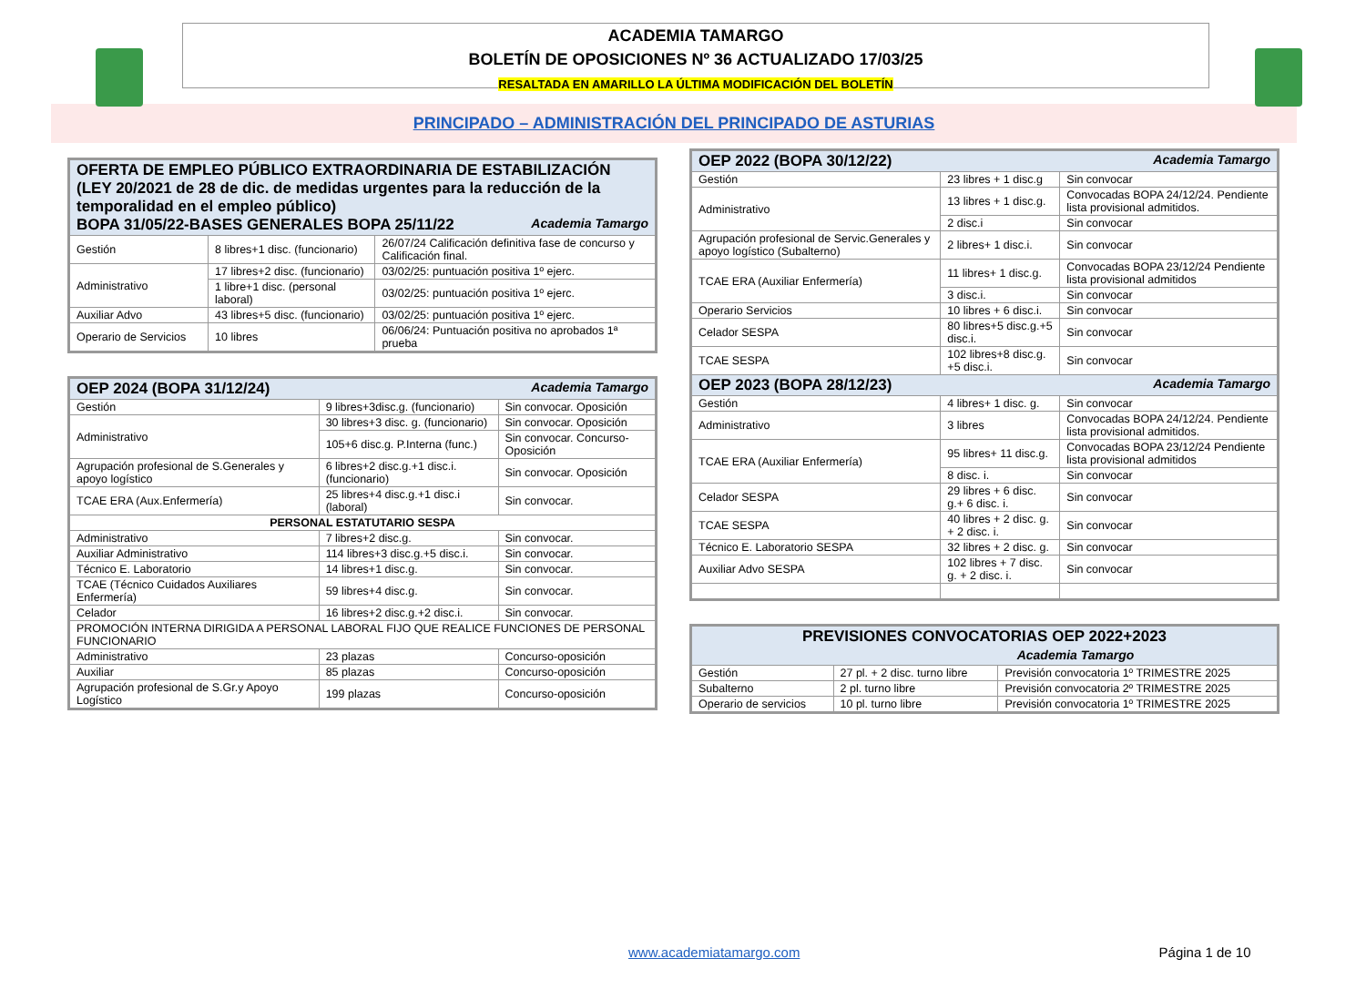ACADEMIA TAMARGO
BOLETÍN DE OPOSICIONES Nº 36 ACTUALIZADO 17/03/25
RESALTADA EN AMARILLO LA ÚLTIMA MODIFICACIÓN DEL BOLETÍN
PRINCIPADO – ADMINISTRACIÓN DEL PRINCIPADO DE ASTURIAS
| OFERTA DE EMPLEO PÚBLICO EXTRAORDINARIA DE ESTABILIZACIÓN (LEY 20/2021 de 28 de dic. de medidas urgentes para la reducción de la temporalidad en el empleo público) BOPA 31/05/22-BASES GENERALES BOPA 25/11/22 Academia Tamargo | | |
| --- | --- | --- |
| Gestión | 8 libres+1 disc. (funcionario) | 26/07/24 Calificación definitiva fase de concurso y Calificación final. |
| Administrativo | 17 libres+2 disc. (funcionario) | 03/02/25: puntuación positiva 1º ejerc. |
| | 1 libre+1 disc. (personal laboral) | 03/02/25: puntuación positiva 1º ejerc. |
| Auxiliar Advo | 43 libres+5 disc. (funcionario) | 03/02/25: puntuación positiva 1º ejerc. |
| Operario de Servicios | 10 libres | 06/06/24: Puntuación positiva no aprobados 1ª prueba |
| OEP 2024 (BOPA 31/12/24) Academia Tamargo | | |
| --- | --- | --- |
| Gestión | 9 libres+3disc.g. (funcionario) | Sin convocar. Oposición |
| Administrativo | 30 libres+3 disc. g. (funcionario) | Sin convocar. Oposición |
| | 105+6 disc.g. P.Interna (func.) | Sin convocar. Concurso-Oposición |
| Agrupación profesional de S.Generales y apoyo logístico | 6 libres+2 disc.g.+1 disc.i. (funcionario) | Sin convocar. Oposición |
| TCAE ERA (Aux.Enfermería) | 25 libres+4 disc.g.+1 disc.i (laboral) | Sin convocar. |
| PERSONAL ESTATUTARIO SESPA | | |
| Administrativo | 7 libres+2 disc.g. | Sin convocar. |
| Auxiliar Administrativo | 114 libres+3 disc.g.+5 disc.i. | Sin convocar. |
| Técnico E. Laboratorio | 14 libres+1 disc.g. | Sin convocar. |
| TCAE (Técnico Cuidados Auxiliares Enfermería) | 59 libres+4 disc.g. | Sin convocar. |
| Celador | 16 libres+2 disc.g.+2 disc.i. | Sin convocar. |
| PROMOCIÓN INTERNA DIRIGIDA A PERSONAL LABORAL FIJO QUE REALICE FUNCIONES DE PERSONAL FUNCIONARIO | | |
| Administrativo | 23 plazas | Concurso-oposición |
| Auxiliar | 85 plazas | Concurso-oposición |
| Agrupación profesional de S.Gr.y Apoyo Logístico | 199 plazas | Concurso-oposición |
| OEP 2022 (BOPA 30/12/22) Academia Tamargo | | |
| --- | --- | --- |
| Gestión | 23 libres + 1 disc.g | Sin convocar |
| Administrativo | 13 libres + 1 disc.g. | Convocadas BOPA 24/12/24. Pendiente lista provisional admitidos. |
| | 2 disc.i | Sin convocar |
| Agrupación profesional de Servic.Generales y apoyo logístico (Subalterno) | 2 libres+ 1 disc.i. | Sin convocar |
| TCAE ERA (Auxiliar Enfermería) | 11 libres+ 1 disc.g. | Convocadas BOPA 23/12/24 Pendiente lista provisional admitidos |
| | 3 disc.i. | Sin convocar |
| Operario Servicios | 10 libres + 6 disc.i. | Sin convocar |
| Celador SESPA | 80 libres+5 disc.g.+5 disc.i. | Sin convocar |
| TCAE SESPA | 102 libres+8 disc.g. +5 disc.i. | Sin convocar |
| OEP 2023 (BOPA 28/12/23) Academia Tamargo | | |
| Gestión | 4 libres+ 1 disc. g. | Sin convocar |
| Administrativo | 3 libres | Convocadas BOPA 24/12/24. Pendiente lista provisional admitidos. |
| TCAE ERA (Auxiliar Enfermería) | 95 libres+ 11 disc.g. | Convocadas BOPA 23/12/24 Pendiente lista provisional admitidos |
| | 8 disc. i. | Sin convocar |
| Celador SESPA | 29 libres + 6 disc. g.+ 6 disc. i. | Sin convocar |
| TCAE SESPA | 40 libres + 2 disc. g. + 2 disc. i. | Sin convocar |
| Técnico E. Laboratorio SESPA | 32 libres + 2 disc. g. | Sin convocar |
| Auxiliar Advo SESPA | 102 libres + 7 disc. g. + 2 disc. i. | Sin convocar |
| PREVISIONES CONVOCATORIAS OEP 2022+2023 Academia Tamargo | | |
| --- | --- | --- |
| Gestión | 27 pl. + 2 disc. turno libre | Previsión convocatoria 1º TRIMESTRE 2025 |
| Subalterno | 2 pl. turno libre | Previsión convocatoria 2º TRIMESTRE 2025 |
| Operario de servicios | 10 pl. turno libre | Previsión convocatoria 1º TRIMESTRE 2025 |
www.academiatamargo.com Página 1 de 10